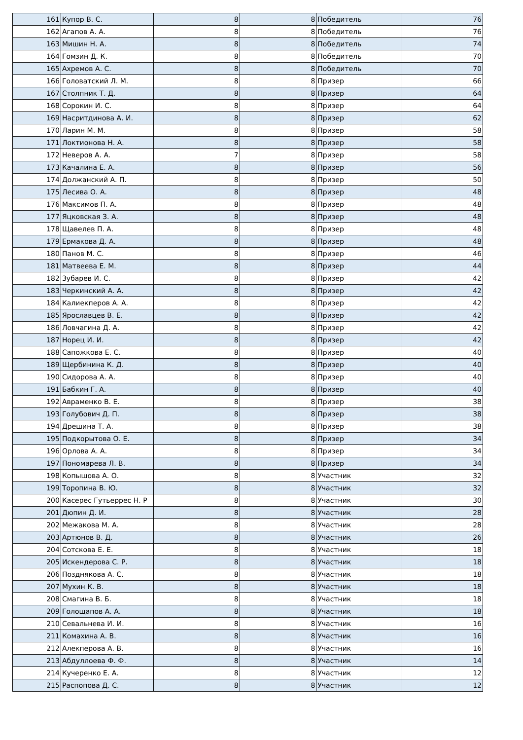| 161 | Купор В. С. | 8 | 8 | Победитель | 76 |
| 162 | Агапов А. А. | 8 | 8 | Победитель | 76 |
| 163 | Мишин Н. А. | 8 | 8 | Победитель | 74 |
| 164 | Гомзин Д. К. | 8 | 8 | Победитель | 70 |
| 165 | Ахремов А. С. | 8 | 8 | Победитель | 70 |
| 166 | Головатский Л. М. | 8 | 8 | Призер | 66 |
| 167 | Столпник Т. Д. | 8 | 8 | Призер | 64 |
| 168 | Сорокин И. С. | 8 | 8 | Призер | 64 |
| 169 | Насритдинова А. И. | 8 | 8 | Призер | 62 |
| 170 | Ларин М. М. | 8 | 8 | Призер | 58 |
| 171 | Локтионова Н. А. | 8 | 8 | Призер | 58 |
| 172 | Неверов А. А. | 7 | 8 | Призер | 58 |
| 173 | Качалина Е. А. | 8 | 8 | Призер | 56 |
| 174 | Должанский А. П. | 8 | 8 | Призер | 50 |
| 175 | Лесива О. А. | 8 | 8 | Призер | 48 |
| 176 | Максимов П. А. | 8 | 8 | Призер | 48 |
| 177 | Яцковская З. А. | 8 | 8 | Призер | 48 |
| 178 | Щавелев П. А. | 8 | 8 | Призер | 48 |
| 179 | Ермакова Д. А. | 8 | 8 | Призер | 48 |
| 180 | Панов М. С. | 8 | 8 | Призер | 46 |
| 181 | Матвеева Е. М. | 8 | 8 | Призер | 44 |
| 182 | Зубарев И. С. | 8 | 8 | Призер | 42 |
| 183 | Черкинский А. А. | 8 | 8 | Призер | 42 |
| 184 | Калиекперов А. А. | 8 | 8 | Призер | 42 |
| 185 | Ярославцев В. Е. | 8 | 8 | Призер | 42 |
| 186 | Ловчагина Д. А. | 8 | 8 | Призер | 42 |
| 187 | Норец И. И. | 8 | 8 | Призер | 42 |
| 188 | Сапожкова Е. С. | 8 | 8 | Призер | 40 |
| 189 | Щербинина К. Д. | 8 | 8 | Призер | 40 |
| 190 | Сидорова А. А. | 8 | 8 | Призер | 40 |
| 191 | Бабкин Г. А. | 8 | 8 | Призер | 40 |
| 192 | Авраменко В. Е. | 8 | 8 | Призер | 38 |
| 193 | Голубович Д. П. | 8 | 8 | Призер | 38 |
| 194 | Дрешина Т. А. | 8 | 8 | Призер | 38 |
| 195 | Подкорытова О. Е. | 8 | 8 | Призер | 34 |
| 196 | Орлова А. А. | 8 | 8 | Призер | 34 |
| 197 | Пономарева Л. В. | 8 | 8 | Призер | 34 |
| 198 | Копышова А. О. | 8 | 8 | Участник | 32 |
| 199 | Торопина В. Ю. | 8 | 8 | Участник | 32 |
| 200 | Касерес Гутьеррес Н. Р | 8 | 8 | Участник | 30 |
| 201 | Дюпин Д. И. | 8 | 8 | Участник | 28 |
| 202 | Межакова М. А. | 8 | 8 | Участник | 28 |
| 203 | Артюнов В. Д. | 8 | 8 | Участник | 26 |
| 204 | Сотскова Е. Е. | 8 | 8 | Участник | 18 |
| 205 | Искендерова С. Р. | 8 | 8 | Участник | 18 |
| 206 | Позднякова А. С. | 8 | 8 | Участник | 18 |
| 207 | Мухин К. В. | 8 | 8 | Участник | 18 |
| 208 | Смагина В. Б. | 8 | 8 | Участник | 18 |
| 209 | Голощапов А. А. | 8 | 8 | Участник | 18 |
| 210 | Севальнева И. И. | 8 | 8 | Участник | 16 |
| 211 | Комахина А. В. | 8 | 8 | Участник | 16 |
| 212 | Алекперова А. В. | 8 | 8 | Участник | 16 |
| 213 | Абдуллоева Ф. Ф. | 8 | 8 | Участник | 14 |
| 214 | Кучеренко Е. А. | 8 | 8 | Участник | 12 |
| 215 | Распопова Д. С. | 8 | 8 | Участник | 12 |